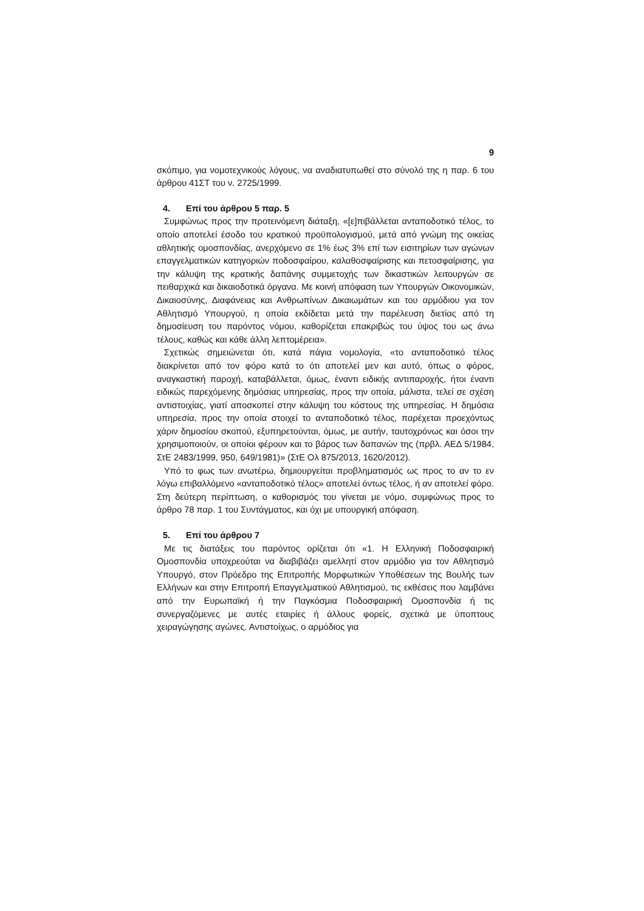9
σκόπιμο, για νομοτεχνικούς λόγους, να αναδιατυπωθεί στο σύνολό της η παρ. 6 του άρθρου 41ΣΤ του ν. 2725/1999.
4. Επί του άρθρου 5 παρ. 5
Συμφώνως προς την προτεινόμενη διάταξη, «[ε]πιβάλλεται ανταποδοτικό τέλος, το οποίο αποτελεί έσοδο του κρατικού προϋπολογισμού, μετά από γνώμη της οικείας αθλητικής ομοσπονδίας, ανερχόμενο σε 1% έως 3% επί των εισιτηρίων των αγώνων επαγγελματικών κατηγοριών ποδοσφαίρου, καλαθοσφαίρισης και πετοσφαίρισης, για την κάλυψη της κρατικής δαπάνης συμμετοχής των δικαστικών λειτουργών σε πειθαρχικά και δικαιοδοτικά όργανα. Με κοινή απόφαση των Υπουργών Οικονομικών, Δικαιοσύνης, Διαφάνειας και Ανθρωπίνων Δικαιωμάτων και του αρμόδιου για τον Αθλητισμό Υπουργού, η οποία εκδίδεται μετά την παρέλευση διετίας από τη δημοσίευση του παρόντος νόμου, καθορίζεται επακριβώς του ύψος του ως άνω τέλους, καθώς και κάθε άλλη λεπτομέρεια».
Σχετικώς σημειώνεται ότι, κατά πάγια νομολογία, «το ανταποδοτικό τέλος διακρίνεται από τον φόρο κατά το ότι αποτελεί μεν και αυτό, όπως ο φόρος, αναγκαστική παροχή, καταβάλλεται, όμως, έναντι ειδικής αντιπαροχής, ήτοι έναντι ειδικώς παρεχόμενης δημόσιας υπηρεσίας, προς την οποία, μάλιστα, τελεί σε σχέση αντιστοιχίας, γιατί αποσκοπεί στην κάλυψη του κόστους της υπηρεσίας. Η δημόσια υπηρεσία, προς την οποία στοιχεί το ανταποδοτικό τέλος, παρέχεται προεχόντως χάριν δημοσίου σκοπού, εξυπηρετούνται, όμως, με αυτήν, ταυτοχρόνως και όσοι την χρησιμοποιούν, οι οποίοι φέρουν και το βάρος των δαπανών της (πρβλ. ΑΕΔ 5/1984, ΣτΕ 2483/1999, 950, 649/1981)» (ΣτΕ Ολ 875/2013, 1620/2012).
Υπό το φως των ανωτέρω, δημιουργείται προβληματισμός ως προς το αν το εν λόγω επιβαλλόμενο «ανταποδοτικό τέλος» αποτελεί όντως τέλος, ή αν αποτελεί φόρο. Στη δεύτερη περίπτωση, ο καθορισμός του γίνεται με νόμο, συμφώνως προς το άρθρο 78 παρ. 1 του Συντάγματος, και όχι με υπουργική απόφαση.
5. Επί του άρθρου 7
Με τις διατάξεις του παρόντος ορίζεται ότι «1. Η Ελληνική Ποδοσφαιρική Ομοσπονδία υποχρεούται να διαβιβάζει αμελλητί στον αρμόδιο για τον Αθλητισμό Υπουργό, στον Πρόεδρο της Επιτροπής Μορφωτικών Υποθέσεων της Βουλής των Ελλήνων και στην Επιτροπή Επαγγελματικού Αθλητισμού, τις εκθέσεις που λαμβάνει από την Ευρωπαϊκή ή την Παγκόσμια Ποδοσφαιρική Ομοσπονδία ή τις συνεργαζόμενες με αυτές εταιρίες ή άλλους φορείς, σχετικά με ύποπτους χειραγώγησης αγώνες. Αντιστοίχως, ο αρμόδιος για